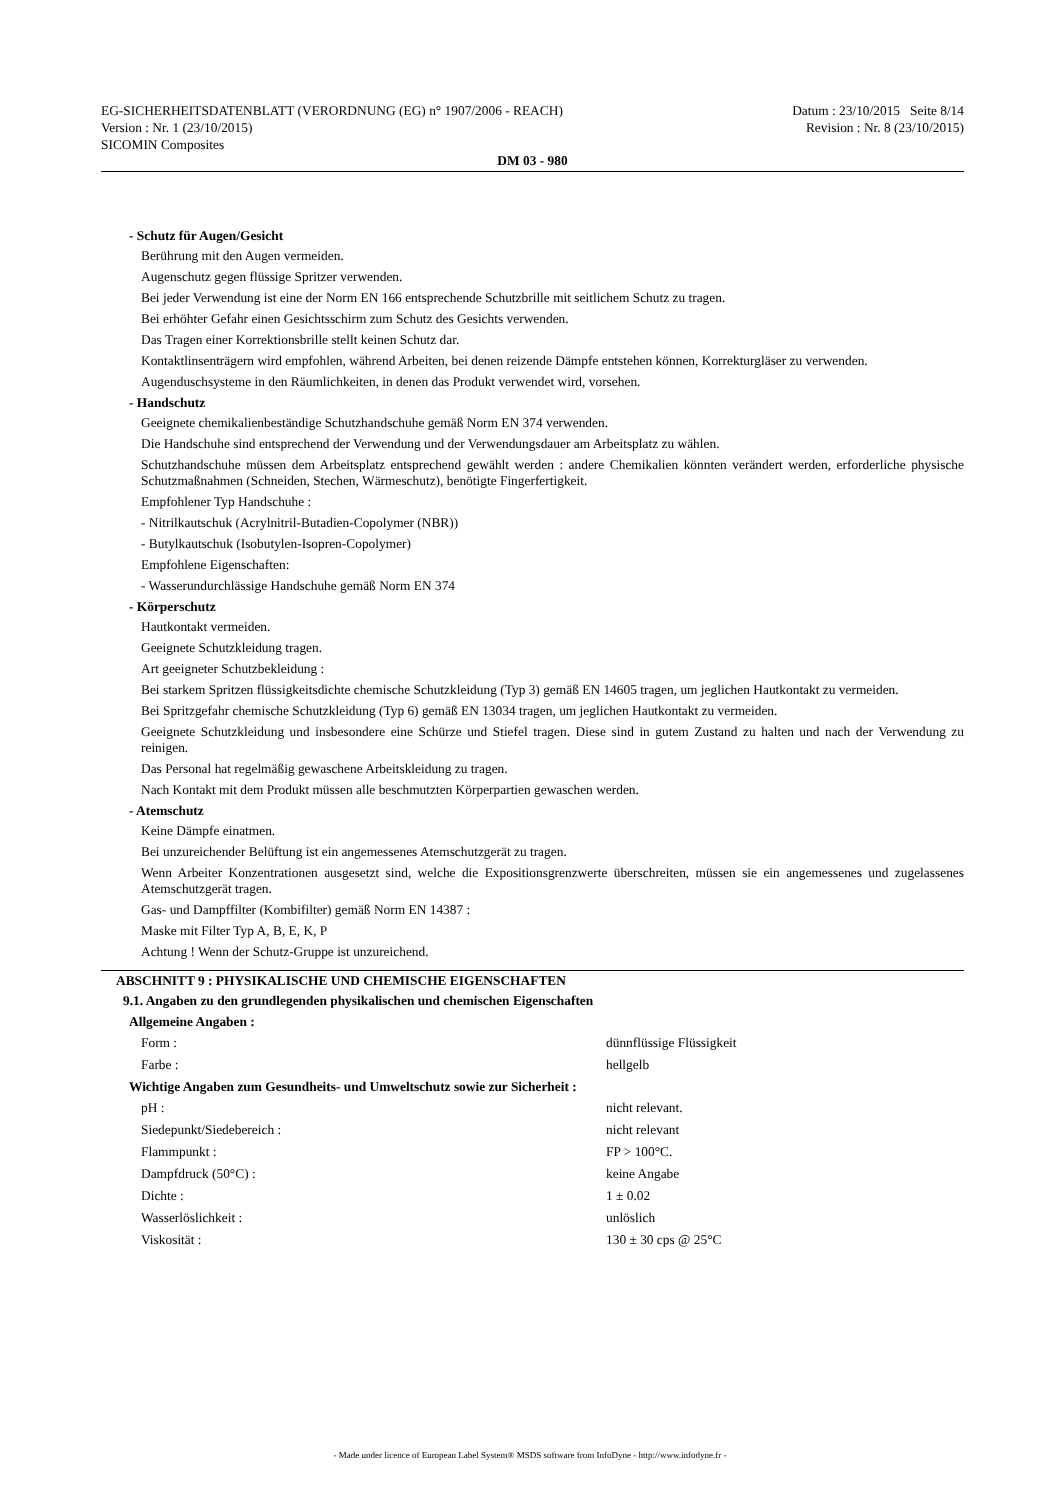EG-SICHERHEITSDATENBLATT (VERORDNUNG (EG) n° 1907/2006 - REACH) Datum : 23/10/2015 Seite 8/14
Version : Nr. 1 (23/10/2015) Revision : Nr. 8 (23/10/2015)
SICOMIN Composites
DM 03 - 980
- Schutz für Augen/Gesicht
Berührung mit den Augen vermeiden.
Augenschutz gegen flüssige Spritzer verwenden.
Bei jeder Verwendung ist eine der Norm EN 166 entsprechende Schutzbrille mit seitlichem Schutz zu tragen.
Bei erhöhter Gefahr einen Gesichtsschirm zum Schutz des Gesichts verwenden.
Das Tragen einer Korrektionsbrille stellt keinen Schutz dar.
Kontaktlinsenträgern wird empfohlen, während Arbeiten, bei denen reizende Dämpfe entstehen können, Korrekturgläser zu verwenden.
Augenduschsysteme in den Räumlichkeiten, in denen das Produkt verwendet wird, vorsehen.
- Handschutz
Geeignete chemikalienbeständige Schutzhandschuhe gemäß Norm EN 374 verwenden.
Die Handschuhe sind entsprechend der Verwendung und der Verwendungsdauer am Arbeitsplatz zu wählen.
Schutzhandschuhe müssen dem Arbeitsplatz entsprechend gewählt werden : andere Chemikalien könnten verändert werden, erforderliche physische Schutzmaßnahmen (Schneiden, Stechen, Wärmeschutz), benötigte Fingerfertigkeit.
Empfohlener Typ Handschuhe :
- Nitrilkautschuk (Acrylnitril-Butadien-Copolymer (NBR))
- Butylkautschuk (Isobutylen-Isopren-Copolymer)
Empfohlene Eigenschaften:
- Wasserundurchlässige Handschuhe gemäß Norm EN 374
- Körperschutz
Hautkontakt vermeiden.
Geeignete Schutzkleidung tragen.
Art geeigneter Schutzbekleidung :
Bei starkem Spritzen flüssigkeitsdichte chemische Schutzkleidung (Typ 3) gemäß EN 14605 tragen, um jeglichen Hautkontakt zu vermeiden.
Bei Spritzgefahr chemische Schutzkleidung (Typ 6) gemäß EN 13034 tragen, um jeglichen Hautkontakt zu vermeiden.
Geeignete Schutzkleidung und insbesondere eine Schürze und Stiefel tragen. Diese sind in gutem Zustand zu halten und nach der Verwendung zu reinigen.
Das Personal hat regelmäßig gewaschene Arbeitskleidung zu tragen.
Nach Kontakt mit dem Produkt müssen alle beschmutzten Körperpartien gewaschen werden.
- Atemschutz
Keine Dämpfe einatmen.
Bei unzureichender Belüftung ist ein angemessenes Atemschutzgerät zu tragen.
Wenn Arbeiter Konzentrationen ausgesetzt sind, welche die Expositionsgrenzwerte überschreiten, müssen sie ein angemessenes und zugelassenes Atemschutzgerät tragen.
Gas- und Dampffilter (Kombifilter) gemäß Norm EN 14387 :
Maske mit Filter Typ A, B, E, K, P
Achtung ! Wenn der Schutz-Gruppe ist unzureichend.
ABSCHNITT 9 : PHYSIKALISCHE UND CHEMISCHE EIGENSCHAFTEN
9.1. Angaben zu den grundlegenden physikalischen und chemischen Eigenschaften
Allgemeine Angaben :
| Form : | dünnflüssige Flüssigkeit |
| Farbe : | hellgelb |
Wichtige Angaben zum Gesundheits- und Umweltschutz sowie zur Sicherheit :
| pH : | nicht relevant. |
| Siedepunkt/Siedebereich : | nicht relevant |
| Flammpunkt : | FP > 100°C. |
| Dampfdruck (50°C) : | keine Angabe |
| Dichte : | 1 ± 0.02 |
| Wasserlöslichkeit : | unlöslich |
| Viskosität : | 130 ± 30 cps @ 25°C |
- Made under licence of European Label System® MSDS software from InfoDyne - http://www.infodyne.fr -